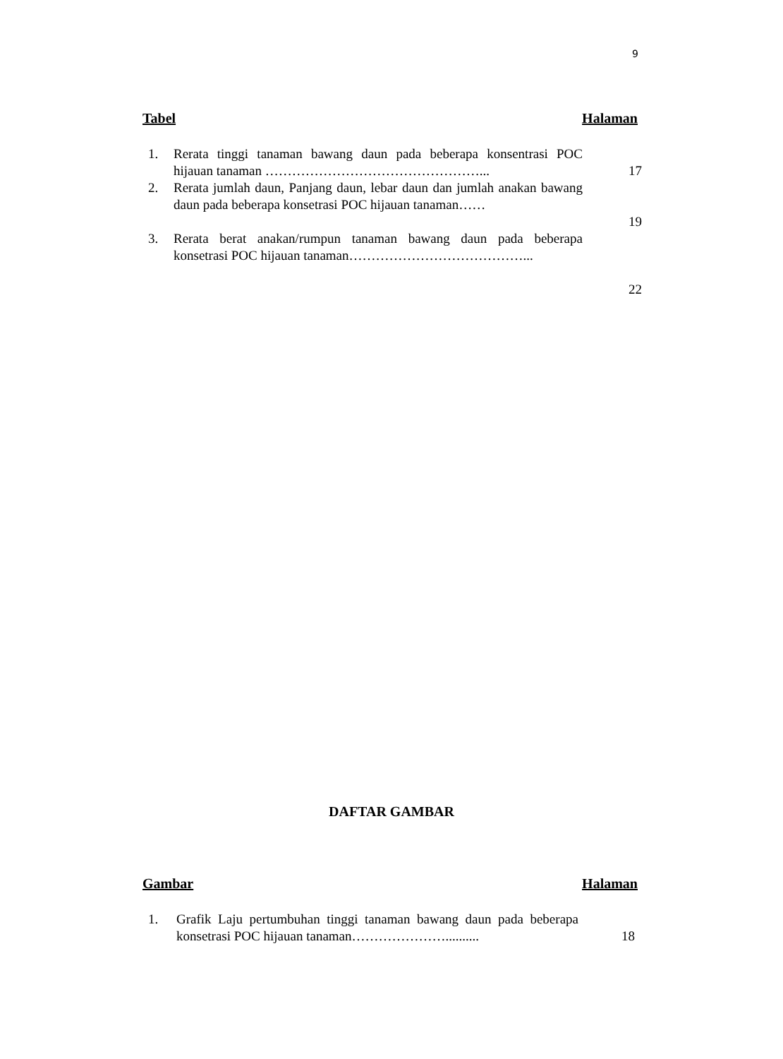9
Tabel Halaman
1. Rerata tinggi tanaman bawang daun pada beberapa konsentrasi POC hijauan tanaman …………………………………………...
17
2. Rerata jumlah daun, Panjang daun, lebar daun dan jumlah anakan bawang daun pada beberapa konsetrasi POC hijauan tanaman……
19
3. Rerata berat anakan/rumpun tanaman bawang daun pada beberapa konsetrasi POC hijauan tanaman…………………………………...
22
DAFTAR GAMBAR
Gambar Halaman
1. Grafik Laju pertumbuhan tinggi tanaman bawang daun pada beberapa konsetrasi POC hijauan tanaman…………………..........
18